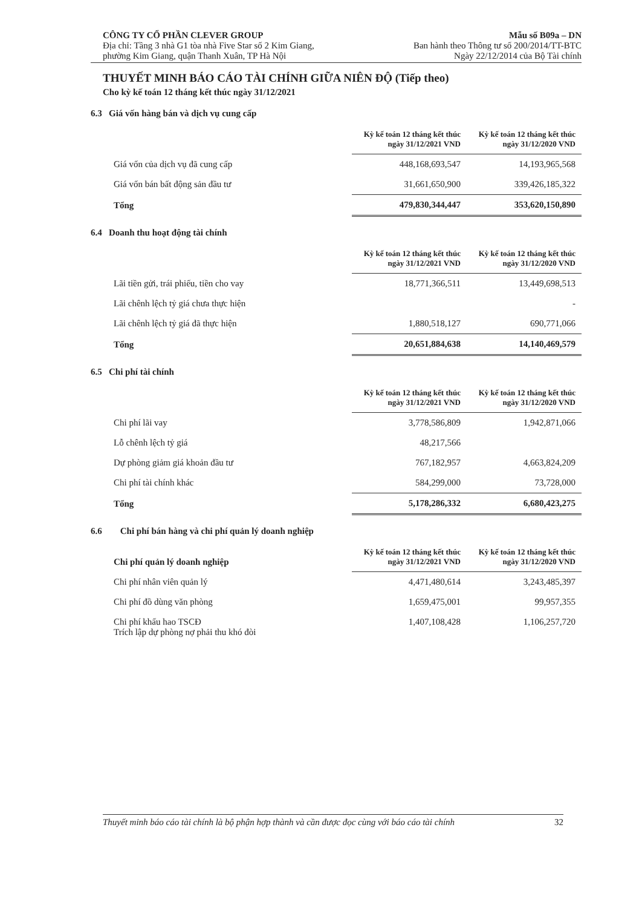CÔNG TY CỔ PHẦN CLEVER GROUP
Địa chỉ: Tầng 3 nhà G1 tòa nhà Five Star số 2 Kim Giang,
phường Kim Giang, quận Thanh Xuân, TP Hà Nội
Mẫu số B09a – DN
Ban hành theo Thông tư số 200/2014/TT-BTC
Ngày 22/12/2014 của Bộ Tài chính
THUYẾT MINH BÁO CÁO TÀI CHÍNH GIỮA NIÊN ĐỘ (Tiếp theo)
Cho kỳ kế toán 12 tháng kết thúc ngày 31/12/2021
6.3 Giá vốn hàng bán và dịch vụ cung cấp
| | Kỳ kế toán 12 tháng kết thúc ngày 31/12/2021 VND | Kỳ kế toán 12 tháng kết thúc ngày 31/12/2020 VND |
| Giá vốn của dịch vụ đã cung cấp | 448,168,693,547 | 14,193,965,568 |
| Giá vốn bán bất động sản đầu tư | 31,661,650,900 | 339,426,185,322 |
| Tổng | 479,830,344,447 | 353,620,150,890 |
6.4 Doanh thu hoạt động tài chính
| | Kỳ kế toán 12 tháng kết thúc ngày 31/12/2021 VND | Kỳ kế toán 12 tháng kết thúc ngày 31/12/2020 VND |
| Lãi tiền gửi, trái phiếu, tiền cho vay | 18,771,366,511 | 13,449,698,513 |
| Lãi chênh lệch tỷ giá chưa thực hiện | | - |
| Lãi chênh lệch tỷ giá đã thực hiện | 1,880,518,127 | 690,771,066 |
| Tổng | 20,651,884,638 | 14,140,469,579 |
6.5 Chi phí tài chính
| | Kỳ kế toán 12 tháng kết thúc ngày 31/12/2021 VND | Kỳ kế toán 12 tháng kết thúc ngày 31/12/2020 VND |
| Chi phí lãi vay | 3,778,586,809 | 1,942,871,066 |
| Lỗ chênh lệch tỷ giá | 48,217,566 | |
| Dự phòng giảm giá khoản đầu tư | 767,182,957 | 4,663,824,209 |
| Chi phí tài chính khác | 584,299,000 | 73,728,000 |
| Tổng | 5,178,286,332 | 6,680,423,275 |
6.6 Chi phí bán hàng và chi phí quản lý doanh nghiệp
| Chi phí quản lý doanh nghiệp | Kỳ kế toán 12 tháng kết thúc ngày 31/12/2021 VND | Kỳ kế toán 12 tháng kết thúc ngày 31/12/2020 VND |
| Chi phí nhân viên quản lý | 4,471,480,614 | 3,243,485,397 |
| Chi phí đồ dùng văn phòng | 1,659,475,001 | 99,957,355 |
| Chi phí khấu hao TSCĐ Trích lập dự phòng nợ phải thu khó đòi | 1,407,108,428 | 1,106,257,720 |
Thuyết minh báo cáo tài chính là bộ phận hợp thành và cần được đọc cùng với báo cáo tài chính 32